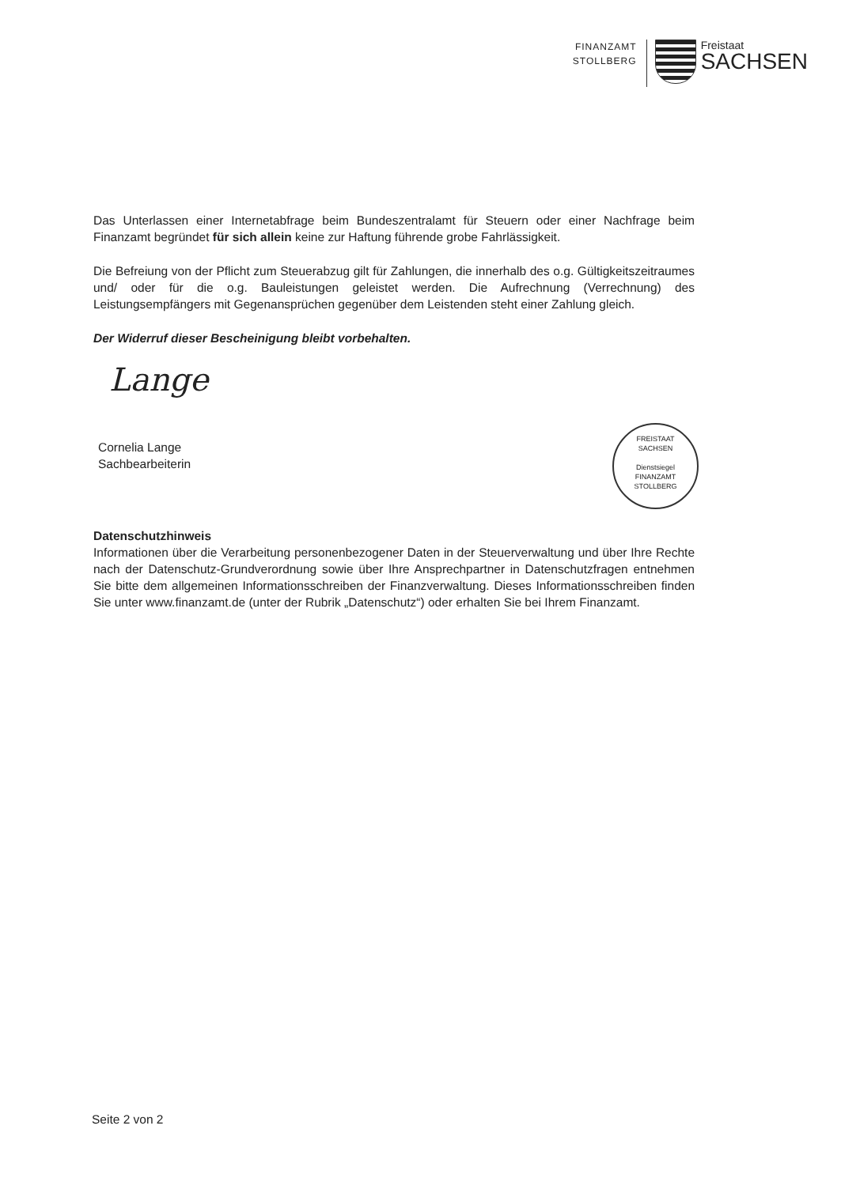FINANZAMT
STOLLBERG
Freistaat
SACHSEN
Das Unterlassen einer Internetabfrage beim Bundeszentralamt für Steuern oder einer Nachfrage beim Finanzamt begründet für sich allein keine zur Haftung führende grobe Fahrlässigkeit.
Die Befreiung von der Pflicht zum Steuerabzug gilt für Zahlungen, die innerhalb des o.g. Gültigkeitszeitraumes und/ oder für die o.g. Bauleistungen geleistet werden. Die Aufrechnung (Verrechnung) des Leistungsempfängers mit Gegenansprüchen gegenüber dem Leistenden steht einer Zahlung gleich.
Der Widerruf dieser Bescheinigung bleibt vorbehalten.
Lange
Cornelia Lange
Sachbearbeiterin
Datenschutzhinweis
Informationen über die Verarbeitung personenbezogener Daten in der Steuerverwaltung und über Ihre Rechte nach der Datenschutz-Grundverordnung sowie über Ihre Ansprechpartner in Datenschutzfragen entnehmen Sie bitte dem allgemeinen Informationsschreiben der Finanzverwaltung. Dieses Informationsschreiben finden Sie unter www.finanzamt.de (unter der Rubrik „Datenschutz“) oder erhalten Sie bei Ihrem Finanzamt.
FREISTAAT
SACHSEN
Dienstsiegel
FINANZAMT STOLLBERG
Seite 2 von 2